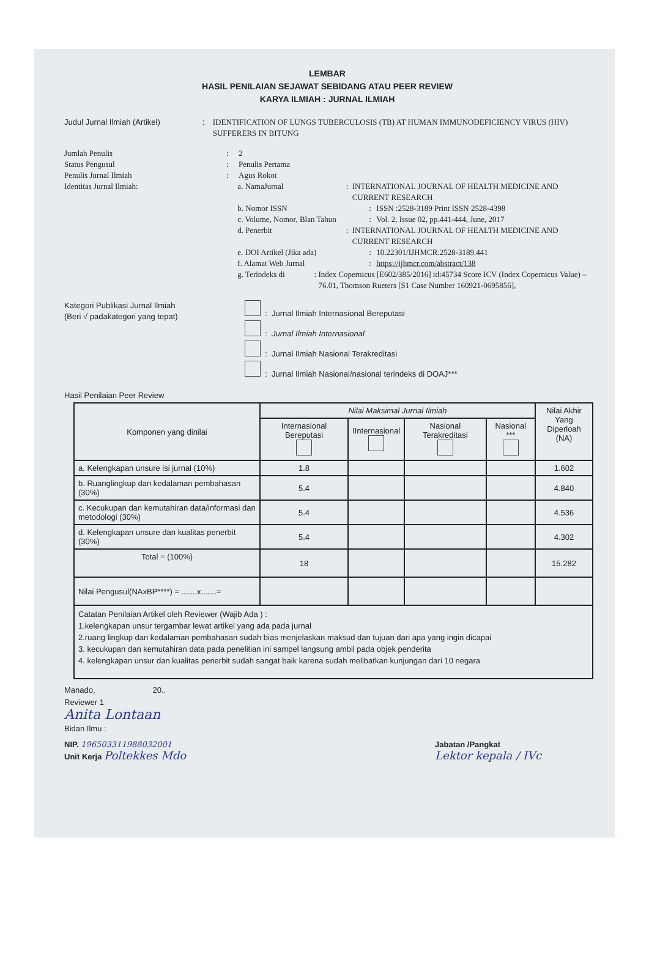LEMBAR
HASIL PENILAIAN SEJAWAT SEBIDANG ATAU PEER REVIEW
KARYA ILMIAH : JURNAL ILMIAH
Judul Jurnal Ilmiah (Artikel) : IDENTIFICATION OF LUNGS TUBERCULOSIS (TB) AT HUMAN IMMUNODEFICIENCY VIRUS (HIV) SUFFERERS IN BITUNG
Jumlah Penulis : 2
Status Pengusul : Penulis Pertama
Penulis Jurnal Ilmiah : Agus Rokot
Identitas Jurnal Ilmiah:
a. NamaJurnal : INTERNATIONAL JOURNAL OF HEALTH MEDICINE AND CURRENT RESEARCH
b. Nomor ISSN : ISSN :2528-3189 Print ISSN 2528-4398
c. Volume, Nomor, Blan Tahun
: Vol. 2, Issue 02, pp.441-444, June, 2017
d. Penerbit : INTERNATIONAL JOURNAL OF HEALTH MEDICINE AND CURRENT RESEARCH
e. DOI Artikel (Jika ada) : 10.22301/IJHMCR.2528-3189.441
f. Alamat Web Jurnal : https://ijhmcr.com/abstract/138
g. Terindeks di : Index Copernicus [E602/385/2016] id:45734 Score ICV (Index Copernicus Value) – 76.01, Thomson Rueters [S1 Case Number 160921-0695856],
Kategori Publikasi Jurnal Ilmiah
(Beri √ padakategori yang tepat)
: Jurnal Ilmiah Internasional Bereputasi
: Jurnal Ilmiah Internasional
: Jurnal Ilmiah Nasional Terakreditasi
: Jurnal Ilmiah Nasional/nasional terindeks di DOAJ***
Hasil Penilaian Peer Review
| Komponen yang dinilai | Nilai Maksimal Jurnal Ilmiah | | | | Nilai Akhir Yang Diperloah (NA) |
| --- | --- | --- | --- | --- | --- |
| | Internasional Bereputasi | IInternasional | Nasional Terakreditasi | Nasional *** | |
| a. Kelengkapan unsure isi jurnal (10%) | 1.8 | | | | 1.602 |
| b. Ruanglingkup dan kedalaman pembahasan (30%) | 5.4 | | | | 4.840 |
| c. Kecukupan dan kemutahiran data/informasi dan metodologi (30%) | 5.4 | | | | 4.536 |
| d. Kelengkapan unsure dan kualitas penerbit (30%) | 5.4 | | | | 4.302 |
| Total = (100%) | 18 | | | | 15.282 |
| Nilai Pengusul(NAxBP****) = .......x.......= | | | | | |
| Catatan Penilaian Artikel oleh Reviewer (Wajib Ada ) : 1.kelengkapan unsur tergambar lewat artikel yang ada pada jurnal 2.ruang lingkup dan kedalaman pembahasan sudah bias menjelaskan maksud dan tujuan dari apa yang ingin dicapai 3. kecukupan dan kemutahiran data pada penelitian ini sampel langsung ambil pada objek penderita 4. kelengkapan unsur dan kualitas penerbit sudah sangat baik karena sudah melibatkan kunjungan dari 10 negara | | | | | |
Manado, 20..
Reviewer 1
Anita Lontaan
Bidan Ilmu :
NIP. 196503311988032001
Unit Kerja Poltekkes Mdo
Jabatan /Pangkat
Lektor kepala / IVc